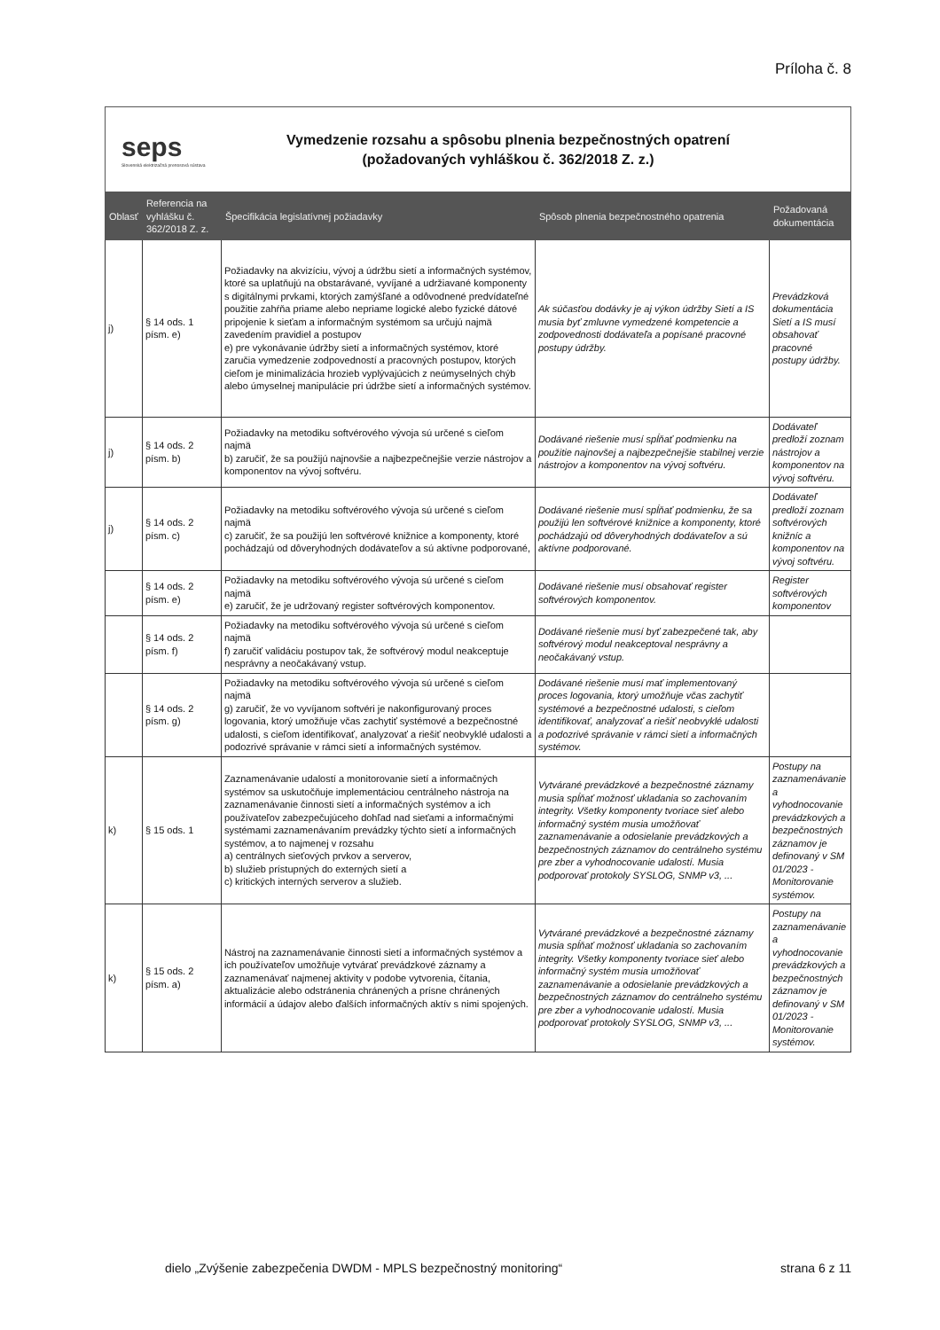Príloha č. 8
seps
Slovenská elektrizačná prenosová sústava
Vymedzenie rozsahu a spôsobu plnenia bezpečnostných opatrení
(požadovaných vyhláškou č. 362/2018 Z. z.)
| Oblasť | Referencia na vyhlášku č. 362/2018 Z. z. | Špecifikácia legislatívnej požiadavky | Spôsob plnenia bezpečnostného opatrenia | Požadovaná dokumentácia |
| --- | --- | --- | --- | --- |
| j) | § 14 ods. 1 písm. e) | Požiadavky na akvizíciu, vývoj a údržbu sietí a informačných systémov, ktoré sa uplatňujú na obstarávané, vyvíjané a udržiavané komponenty s digitálnymi prvkami, ktorých zamýšľané a odôvodnené predvídateľné použitie zahŕňa priame alebo nepriame logické alebo fyzické dátové pripojenie k sieťam a informačným systémom sa určujú najmä zavedením pravidiel a postupov e) pre vykonávanie údržby sietí a informačných systémov, ktoré zaručia vymedzenie zodpovedností a pracovných postupov, ktorých cieľom je minimalizácia hrozieb vyplývajúcich z neúmyselných chýb alebo úmyselnej manipulácie pri údržbe sietí a informačných systémov. | Ak súčasťou dodávky je aj výkon údržby Sietí a IS musia byť zmluvne vymedzené kompetencie a zodpovednosti dodávateľa a popísané pracovné postupy údržby. | Prevádzková dokumentácia Sietí a IS musí obsahovať pracovné postupy údržby. |
| j) | § 14 ods. 2 písm. b) | Požiadavky na metodiku softvérového vývoja sú určené s cieľom najmä b) zaručiť, že sa použijú najnovšie a najbezpečnejšie verzie nástrojov a komponentov na vývoj softvéru. | Dodávané riešenie musí spĺňať podmienku na použitie najnovšej a najbezpečnejšie stabilnej verzie nástrojov a komponentov na vývoj softvéru. | Dodávateľ predloží zoznam nástrojov a komponentov na vývoj softvéru. |
| j) | § 14 ods. 2 písm. c) | Požiadavky na metodiku softvérového vývoja sú určené s cieľom najmä c) zaručiť, že sa použijú len softvérové knižnice a komponenty, ktoré pochádzajú od dôveryhodných dodávateľov a sú aktívne podporované, | Dodávané riešenie musí spĺňať podmienku, že sa použijú len softvérové knižnice a komponenty, ktoré pochádzajú od dôveryhodných dodávateľov a sú aktívne podporované. | Dodávateľ predloží zoznam softvérových knižníc a komponentov na vývoj softvéru. |
| | § 14 ods. 2 písm. e) | Požiadavky na metodiku softvérového vývoja sú určené s cieľom najmä e) zaručiť, že je udržovaný register softvérových komponentov. | Dodávané riešenie musí obsahovať register softvérových komponentov. | Register softvérových komponentov |
| | § 14 ods. 2 písm. f) | Požiadavky na metodiku softvérového vývoja sú určené s cieľom najmä f) zaručiť validáciu postupov tak, že softvérový modul neakceptuje nesprávny a neočakávaný vstup. | Dodávané riešenie musí byť zabezpečené tak, aby softvérový modul neakceptoval nesprávny a neočakávaný vstup. | |
| | § 14 ods. 2 písm. g) | Požiadavky na metodiku softvérového vývoja sú určené s cieľom najmä g) zaručiť, že vo vyvíjanom softvéri je nakonfigurovaný proces logovania, ktorý umožňuje včas zachytiť systémové a bezpečnostné udalosti, s cieľom identifikovať, analyzovať a riešiť neobvyklé udalosti a podozrivé správanie v rámci sietí a informačných systémov. | Dodávané riešenie musí mať implementovaný proces logovania, ktorý umožňuje včas zachytiť systémové a bezpečnostné udalosti, s cieľom identifikovať, analyzovať a riešiť neobvyklé udalosti a podozrivé správanie v rámci sietí a informačných systémov. | |
| k) | § 15 ods. 1 | Zaznamenávanie udalostí a monitorovanie sietí a informačných systémov sa uskutočňuje implementáciou centrálneho nástroja na zaznamenávanie činnosti sietí a informačných systémov a ich používateľov zabezpečujúceho dohľad nad sieťami a informačnými systémami zaznamenávaním prevádzky týchto sietí a informačných systémov, a to najmenej v rozsahu a) centrálnych sieťových prvkov a serverov, b) služieb prístupných do externých sietí a c) kritických interných serverov a služieb. | Vytvárané prevádzkové a bezpečnostné záznamy musia spĺňať možnosť ukladania so zachovaním integrity. Všetky komponenty tvoriace sieť alebo informačný systém musia umožňovať zaznamenávanie a odosielanie prevádzkových a bezpečnostných záznamov do centrálneho systému pre zber a vyhodnocovanie udalostí. Musia podporovať protokoly SYSLOG, SNMP v3, ... | Postupy na zaznamenávanie a vyhodnocovanie prevádzkových a bezpečnostných záznamov je definovaný v SM 01/2023 - Monitorovanie systémov. |
| k) | § 15 ods. 2 písm. a) | Nástroj na zaznamenávanie činnosti sietí a informačných systémov a ich používateľov umožňuje vytvárať prevádzkové záznamy a zaznamenávať najmenej aktivity v podobe vytvorenia, čítania, aktualizácie alebo odstránenia chránených a prísne chránených informácií a údajov alebo ďalších informačných aktív s nimi spojených. | Vytvárané prevádzkové a bezpečnostné záznamy musia spĺňať možnosť ukladania so zachovaním integrity. Všetky komponenty tvoriace sieť alebo informačný systém musia umožňovať zaznamenávanie a odosielanie prevádzkových a bezpečnostných záznamov do centrálneho systému pre zber a vyhodnocovanie udalostí. Musia podporovať protokoly SYSLOG, SNMP v3, ... | Postupy na zaznamenávanie a vyhodnocovanie prevádzkových a bezpečnostných záznamov je definovaný v SM 01/2023 - Monitorovanie systémov. |
dielo „Zvýšenie zabezpečenia DWDM - MPLS bezpečnostný monitoring“ strana 6 z 11